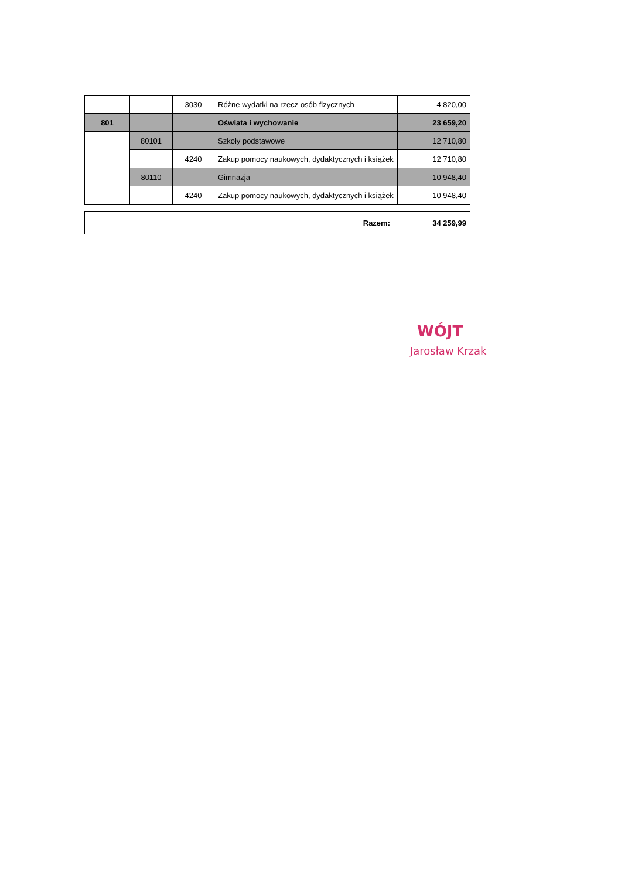| | | 3030 | Różne wydatki na rzecz osób fizycznych | 4 820,00 |
| 801 | | | Oświata i wychowanie | 23 659,20 |
| | 80101 | | Szkoły podstawowe | 12 710,80 |
| | | 4240 | Zakup pomocy naukowych, dydaktycznych i książek | 12 710,80 |
| | 80110 | | Gimnazja | 10 948,40 |
| | | 4240 | Zakup pomocy naukowych, dydaktycznych i książek | 10 948,40 |
| Razem: | 34 259,99 |
WÓJT
Jarosław Krzak